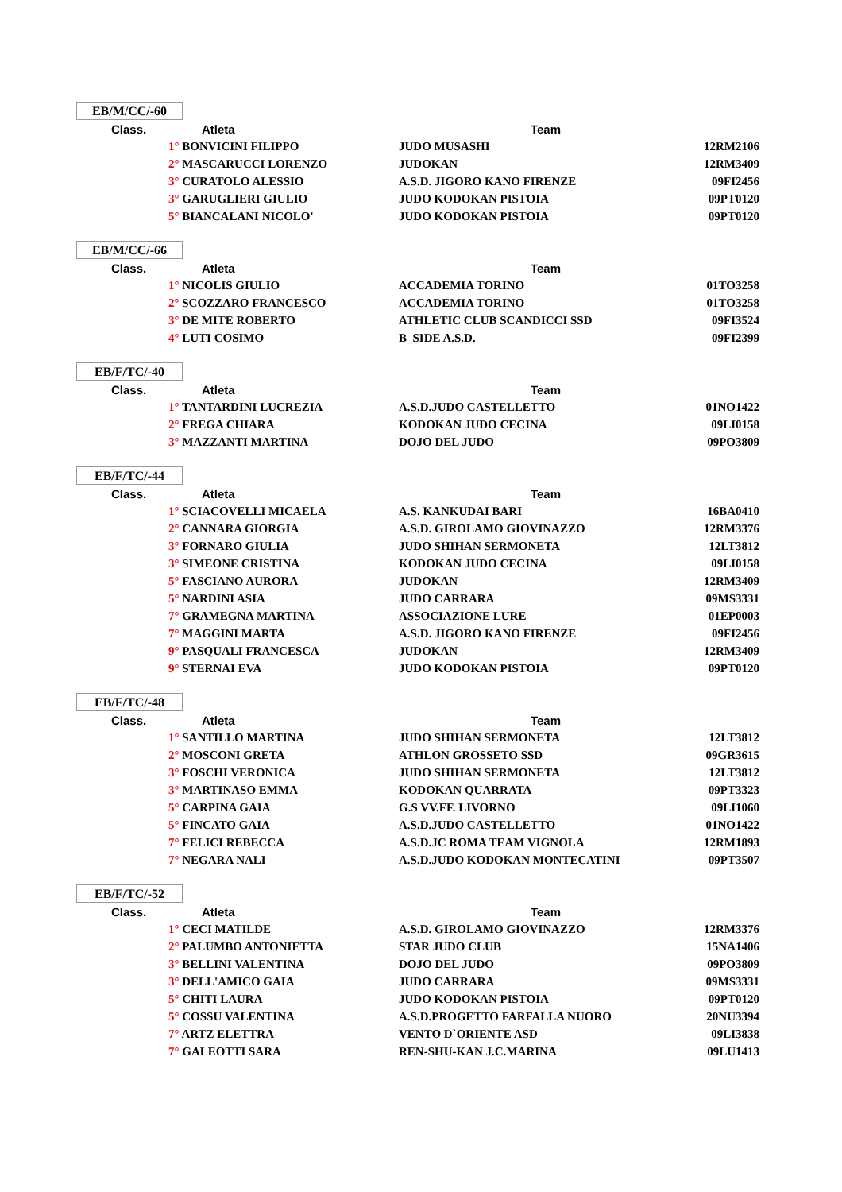EB/M/CC/-60
| Class. | Atleta | Team | |
| --- | --- | --- | --- |
| | 1° BONVICINI FILIPPO | JUDO MUSASHI | 12RM2106 |
| | 2° MASCARUCCI LORENZO | JUDOKAN | 12RM3409 |
| | 3° CURATOLO ALESSIO | A.S.D. JIGORO KANO FIRENZE | 09FI2456 |
| | 3° GARUGLIERI GIULIO | JUDO KODOKAN PISTOIA | 09PT0120 |
| | 5° BIANCALANI NICOLO' | JUDO KODOKAN PISTOIA | 09PT0120 |
EB/M/CC/-66
| Class. | Atleta | Team | |
| --- | --- | --- | --- |
| | 1° NICOLIS GIULIO | ACCADEMIA TORINO | 01TO3258 |
| | 2° SCOZZARO FRANCESCO | ACCADEMIA TORINO | 01TO3258 |
| | 3° DE MITE ROBERTO | ATHLETIC CLUB SCANDICCI SSD | 09FI3524 |
| | 4° LUTI COSIMO | B_SIDE A.S.D. | 09FI2399 |
EB/F/TC/-40
| Class. | Atleta | Team | |
| --- | --- | --- | --- |
| | 1° TANTARDINI LUCREZIA | A.S.D.JUDO CASTELLETTO | 01NO1422 |
| | 2° FREGA CHIARA | KODOKAN JUDO CECINA | 09LI0158 |
| | 3° MAZZANTI MARTINA | DOJO DEL JUDO | 09PO3809 |
EB/F/TC/-44
| Class. | Atleta | Team | |
| --- | --- | --- | --- |
| | 1° SCIACOVELLI MICAELA | A.S. KANKUDAI BARI | 16BA0410 |
| | 2° CANNARA GIORGIA | A.S.D. GIROLAMO GIOVINAZZO | 12RM3376 |
| | 3° FORNARO GIULIA | JUDO SHIHAN SERMONETA | 12LT3812 |
| | 3° SIMEONE CRISTINA | KODOKAN JUDO CECINA | 09LI0158 |
| | 5° FASCIANO AURORA | JUDOKAN | 12RM3409 |
| | 5° NARDINI ASIA | JUDO CARRARA | 09MS3331 |
| | 7° GRAMEGNA MARTINA | ASSOCIAZIONE LURE | 01EP0003 |
| | 7° MAGGINI MARTA | A.S.D. JIGORO KANO FIRENZE | 09FI2456 |
| | 9° PASQUALI FRANCESCA | JUDOKAN | 12RM3409 |
| | 9° STERNAI EVA | JUDO KODOKAN PISTOIA | 09PT0120 |
EB/F/TC/-48
| Class. | Atleta | Team | |
| --- | --- | --- | --- |
| | 1° SANTILLO MARTINA | JUDO SHIHAN SERMONETA | 12LT3812 |
| | 2° MOSCONI GRETA | ATHLON GROSSETO SSD | 09GR3615 |
| | 3° FOSCHI VERONICA | JUDO SHIHAN SERMONETA | 12LT3812 |
| | 3° MARTINASO EMMA | KODOKAN QUARRATA | 09PT3323 |
| | 5° CARPINA GAIA | G.S VV.FF. LIVORNO | 09LI1060 |
| | 5° FINCATO GAIA | A.S.D.JUDO CASTELLETTO | 01NO1422 |
| | 7° FELICI REBECCA | A.S.D.JC ROMA TEAM VIGNOLA | 12RM1893 |
| | 7° NEGARA NALI | A.S.D.JUDO KODOKAN MONTECATINI | 09PT3507 |
EB/F/TC/-52
| Class. | Atleta | Team | |
| --- | --- | --- | --- |
| | 1° CECI MATILDE | A.S.D. GIROLAMO GIOVINAZZO | 12RM3376 |
| | 2° PALUMBO ANTONIETTA | STAR JUDO CLUB | 15NA1406 |
| | 3° BELLINI VALENTINA | DOJO DEL JUDO | 09PO3809 |
| | 3° DELL'AMICO GAIA | JUDO CARRARA | 09MS3331 |
| | 5° CHITI LAURA | JUDO KODOKAN PISTOIA | 09PT0120 |
| | 5° COSSU VALENTINA | A.S.D.PROGETTO FARFALLA NUORO | 20NU3394 |
| | 7° ARTZ ELETTRA | VENTO D`ORIENTE ASD | 09LI3838 |
| | 7° GALEOTTI SARA | REN-SHU-KAN J.C.MARINA | 09LU1413 |